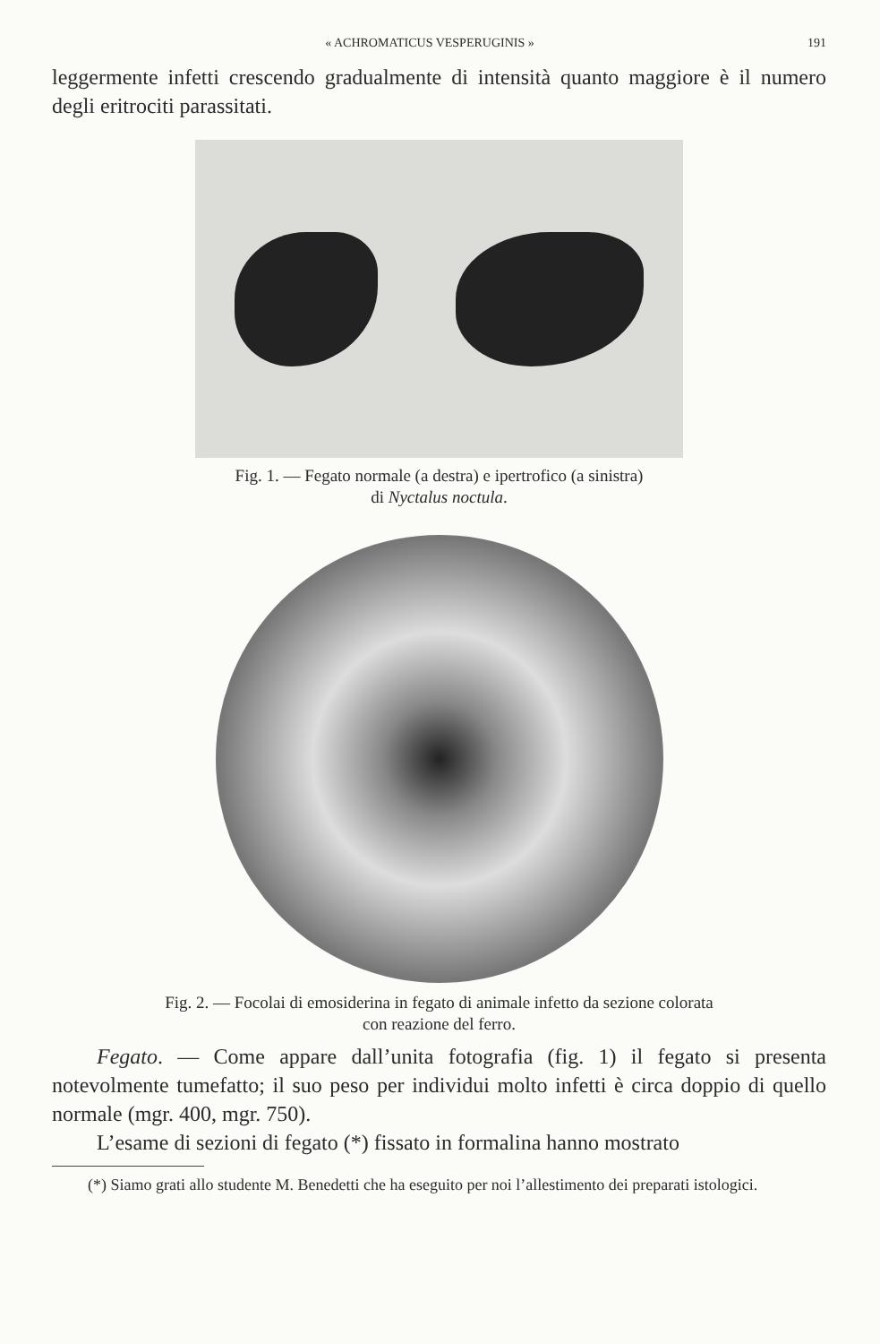« ACHROMATICUS VESPERUGINIS » 191
leggermente infetti crescendo gradualmente di intensità quanto maggiore è il numero degli eritrociti parassitati.
Fig. 1. — Fegato normale (a destra) e ipertrofico (a sinistra)
di Nyctalus noctula.
Fig. 2. — Focolai di emosiderina in fegato di animale infetto da sezione colorata
con reazione del ferro.
Fegato. — Come appare dall’unita fotografia (fig. 1) il fegato si presenta notevolmente tumefatto; il suo peso per individui molto infetti è circa doppio di quello normale (mgr. 400, mgr. 750).
L’esame di sezioni di fegato (*) fissato in formalina hanno mostrato
(*) Siamo grati allo studente M. Benedetti che ha eseguito per noi l’allestimento dei preparati istologici.